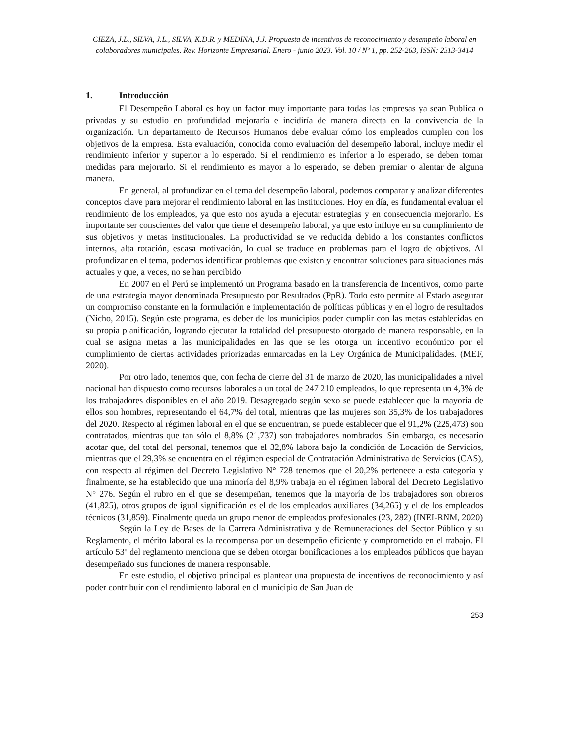CIEZA, J.L., SILVA, J.L., SILVA, K.D.R. y MEDINA, J.J. Propuesta de incentivos de reconocimiento y desempeño laboral en colaboradores municipales. Rev. Horizonte Empresarial. Enero - junio 2023. Vol. 10 / Nº 1, pp. 252-263, ISSN: 2313-3414
1. Introducción
El Desempeño Laboral es hoy un factor muy importante para todas las empresas ya sean Publica o privadas y su estudio en profundidad mejoraría e incidiría de manera directa en la convivencia de la organización. Un departamento de Recursos Humanos debe evaluar cómo los empleados cumplen con los objetivos de la empresa. Esta evaluación, conocida como evaluación del desempeño laboral, incluye medir el rendimiento inferior y superior a lo esperado. Si el rendimiento es inferior a lo esperado, se deben tomar medidas para mejorarlo. Si el rendimiento es mayor a lo esperado, se deben premiar o alentar de alguna manera.
En general, al profundizar en el tema del desempeño laboral, podemos comparar y analizar diferentes conceptos clave para mejorar el rendimiento laboral en las instituciones. Hoy en día, es fundamental evaluar el rendimiento de los empleados, ya que esto nos ayuda a ejecutar estrategias y en consecuencia mejorarlo. Es importante ser conscientes del valor que tiene el desempeño laboral, ya que esto influye en su cumplimiento de sus objetivos y metas institucionales. La productividad se ve reducida debido a los constantes conflictos internos, alta rotación, escasa motivación, lo cual se traduce en problemas para el logro de objetivos. Al profundizar en el tema, podemos identificar problemas que existen y encontrar soluciones para situaciones más actuales y que, a veces, no se han percibido
En 2007 en el Perú se implementó un Programa basado en la transferencia de Incentivos, como parte de una estrategia mayor denominada Presupuesto por Resultados (PpR). Todo esto permite al Estado asegurar un compromiso constante en la formulación e implementación de políticas públicas y en el logro de resultados (Nicho, 2015). Según este programa, es deber de los municipios poder cumplir con las metas establecidas en su propia planificación, logrando ejecutar la totalidad del presupuesto otorgado de manera responsable, en la cual se asigna metas a las municipalidades en las que se les otorga un incentivo económico por el cumplimiento de ciertas actividades priorizadas enmarcadas en la Ley Orgánica de Municipalidades. (MEF, 2020).
Por otro lado, tenemos que, con fecha de cierre del 31 de marzo de 2020, las municipalidades a nivel nacional han dispuesto como recursos laborales a un total de 247 210 empleados, lo que representa un 4,3% de los trabajadores disponibles en el año 2019. Desagregado según sexo se puede establecer que la mayoría de ellos son hombres, representando el 64,7% del total, mientras que las mujeres son 35,3% de los trabajadores del 2020. Respecto al régimen laboral en el que se encuentran, se puede establecer que el 91,2% (225,473) son contratados, mientras que tan sólo el 8,8% (21,737) son trabajadores nombrados. Sin embargo, es necesario acotar que, del total del personal, tenemos que el 32,8% labora bajo la condición de Locación de Servicios, mientras que el 29,3% se encuentra en el régimen especial de Contratación Administrativa de Servicios (CAS), con respecto al régimen del Decreto Legislativo N° 728 tenemos que el 20,2% pertenece a esta categoría y finalmente, se ha establecido que una minoría del 8,9% trabaja en el régimen laboral del Decreto Legislativo N° 276. Según el rubro en el que se desempeñan, tenemos que la mayoría de los trabajadores son obreros (41,825), otros grupos de igual significación es el de los empleados auxiliares (34,265) y el de los empleados técnicos (31,859). Finalmente queda un grupo menor de empleados profesionales (23, 282) (INEI-RNM, 2020)
Según la Ley de Bases de la Carrera Administrativa y de Remuneraciones del Sector Público y su Reglamento, el mérito laboral es la recompensa por un desempeño eficiente y comprometido en el trabajo. El artículo 53º del reglamento menciona que se deben otorgar bonificaciones a los empleados públicos que hayan desempeñado sus funciones de manera responsable.
En este estudio, el objetivo principal es plantear una propuesta de incentivos de reconocimiento y así poder contribuir con el rendimiento laboral en el municipio de San Juan de
253